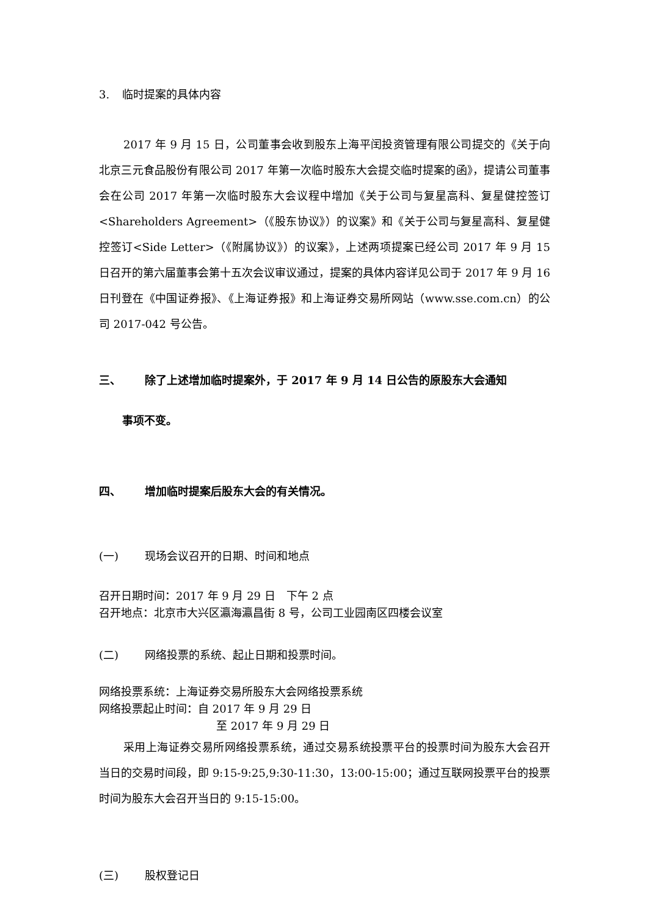3. 临时提案的具体内容
2017 年 9 月 15 日，公司董事会收到股东上海平闰投资管理有限公司提交的《关于向北京三元食品股份有限公司 2017 年第一次临时股东大会提交临时提案的函》，提请公司董事会在公司 2017 年第一次临时股东大会议程中增加《关于公司与复星高科、复星健控签订<Shareholders Agreement>（《股东协议》）的议案》和《关于公司与复星高科、复星健控签订<Side Letter>（《附属协议》）的议案》，上述两项提案已经公司 2017 年 9 月 15 日召开的第六届董事会第十五次会议审议通过，提案的具体内容详见公司于 2017 年 9 月 16 日刊登在《中国证券报》、《上海证券报》和上海证券交易所网站（www.sse.com.cn）的公司 2017-042 号公告。
三、 除了上述增加临时提案外，于 2017 年 9 月 14 日公告的原股东大会通知
事项不变。
四、 增加临时提案后股东大会的有关情况。
(一) 现场会议召开的日期、时间和地点
召开日期时间：2017 年 9 月 29 日　下午 2 点
召开地点：北京市大兴区瀛海瀛昌街 8 号，公司工业园南区四楼会议室
(二) 网络投票的系统、起止日期和投票时间。
网络投票系统：上海证券交易所股东大会网络投票系统
网络投票起止时间：自 2017 年 9 月 29 日
至 2017 年 9 月 29 日
采用上海证券交易所网络投票系统，通过交易系统投票平台的投票时间为股东大会召开当日的交易时间段，即 9:15-9:25,9:30-11:30，13:00-15:00；通过互联网投票平台的投票时间为股东大会召开当日的 9:15-15:00。
(三) 股权登记日